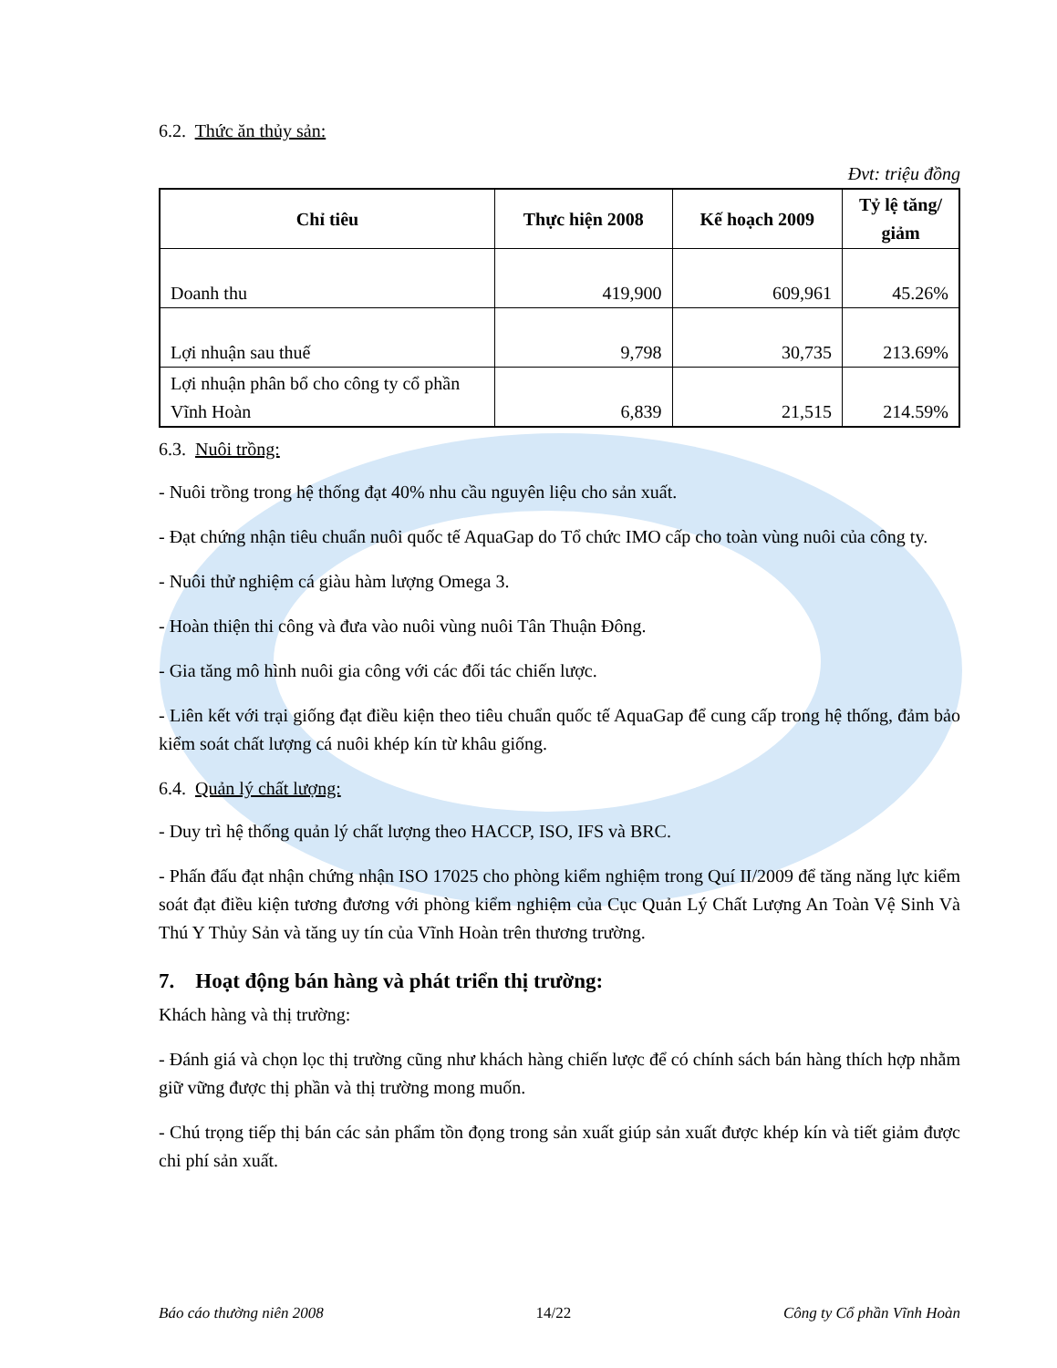6.2. Thức ăn thủy sản:
Đvt: triệu đồng
| Chỉ tiêu | Thực hiện 2008 | Kế hoạch 2009 | Tỷ lệ tăng/ giảm |
| --- | --- | --- | --- |
| Doanh thu | 419,900 | 609,961 | 45.26% |
| Lợi nhuận sau thuế | 9,798 | 30,735 | 213.69% |
| Lợi nhuận phân bổ cho công ty cổ phần Vĩnh Hoàn | 6,839 | 21,515 | 214.59% |
6.3. Nuôi trồng:
- Nuôi trồng trong hệ thống đạt 40% nhu cầu nguyên liệu cho sản xuất.
- Đạt chứng nhận tiêu chuẩn nuôi quốc tế AquaGap do Tổ chức IMO cấp cho toàn vùng nuôi của công ty.
- Nuôi thử nghiệm cá giàu hàm lượng Omega 3.
- Hoàn thiện thi công và đưa vào nuôi vùng nuôi Tân Thuận Đông.
- Gia tăng mô hình nuôi gia công với các đối tác chiến lược.
- Liên kết với trại giống đạt điều kiện theo tiêu chuẩn quốc tế AquaGap để cung cấp trong hệ thống, đảm bảo kiểm soát chất lượng cá nuôi khép kín từ khâu giống.
6.4. Quản lý chất lượng:
- Duy trì hệ thống quản lý chất lượng theo HACCP, ISO, IFS và BRC.
- Phấn đấu đạt nhận chứng nhận ISO 17025 cho phòng kiểm nghiệm trong Quí II/2009 để tăng năng lực kiểm soát đạt điều kiện tương đương với phòng kiểm nghiệm của Cục Quản Lý Chất Lượng An Toàn Vệ Sinh Và Thú Y Thủy Sản và tăng uy tín của Vĩnh Hoàn trên thương trường.
7. Hoạt động bán hàng và phát triển thị trường:
Khách hàng và thị trường:
- Đánh giá và chọn lọc thị trường cũng như khách hàng chiến lược để có chính sách bán hàng thích hợp nhằm giữ vững được thị phần và thị trường mong muốn.
- Chú trọng tiếp thị bán các sản phẩm tồn đọng trong sản xuất giúp sản xuất được khép kín và tiết giảm được chi phí sản xuất.
Báo cáo thường niên 2008 14/22 Công ty Cổ phần Vĩnh Hoàn